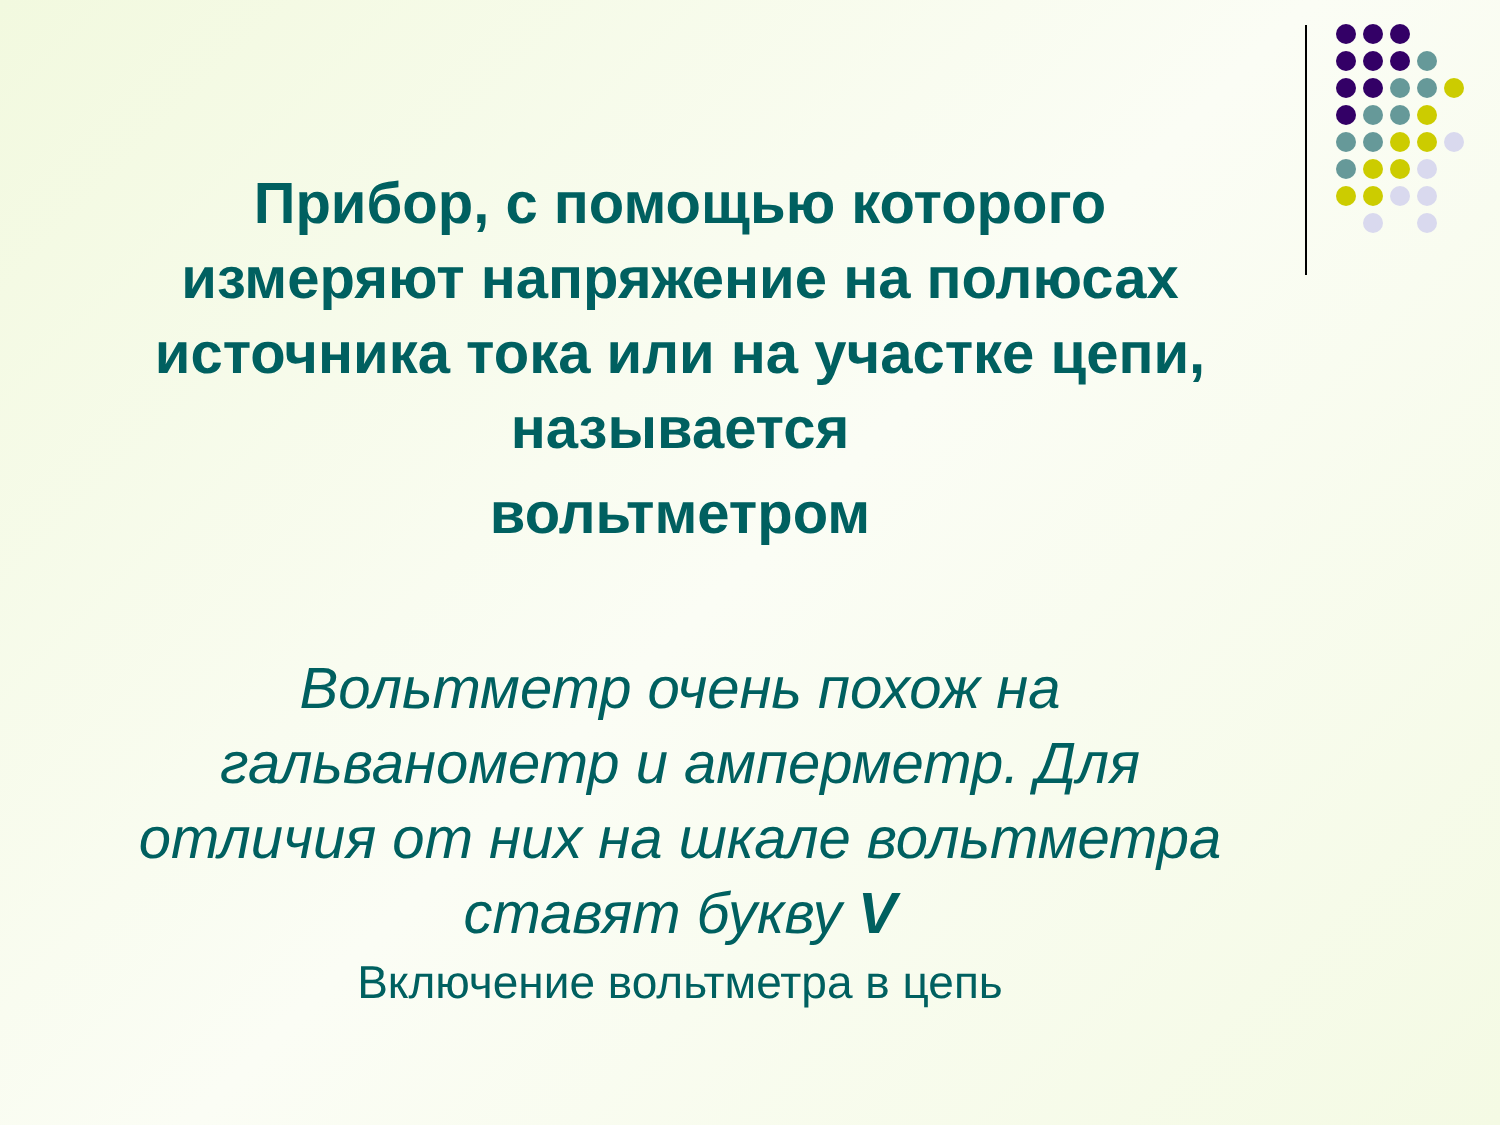Прибор, с помощью которого измеряют напряжение на полюсах источника тока или на участке цепи, называется
вольтметром
Вольтметр очень похож на гальванометр и амперметр. Для отличия от них на шкале вольтметра ставят букву V
Включение вольтметра в цепь